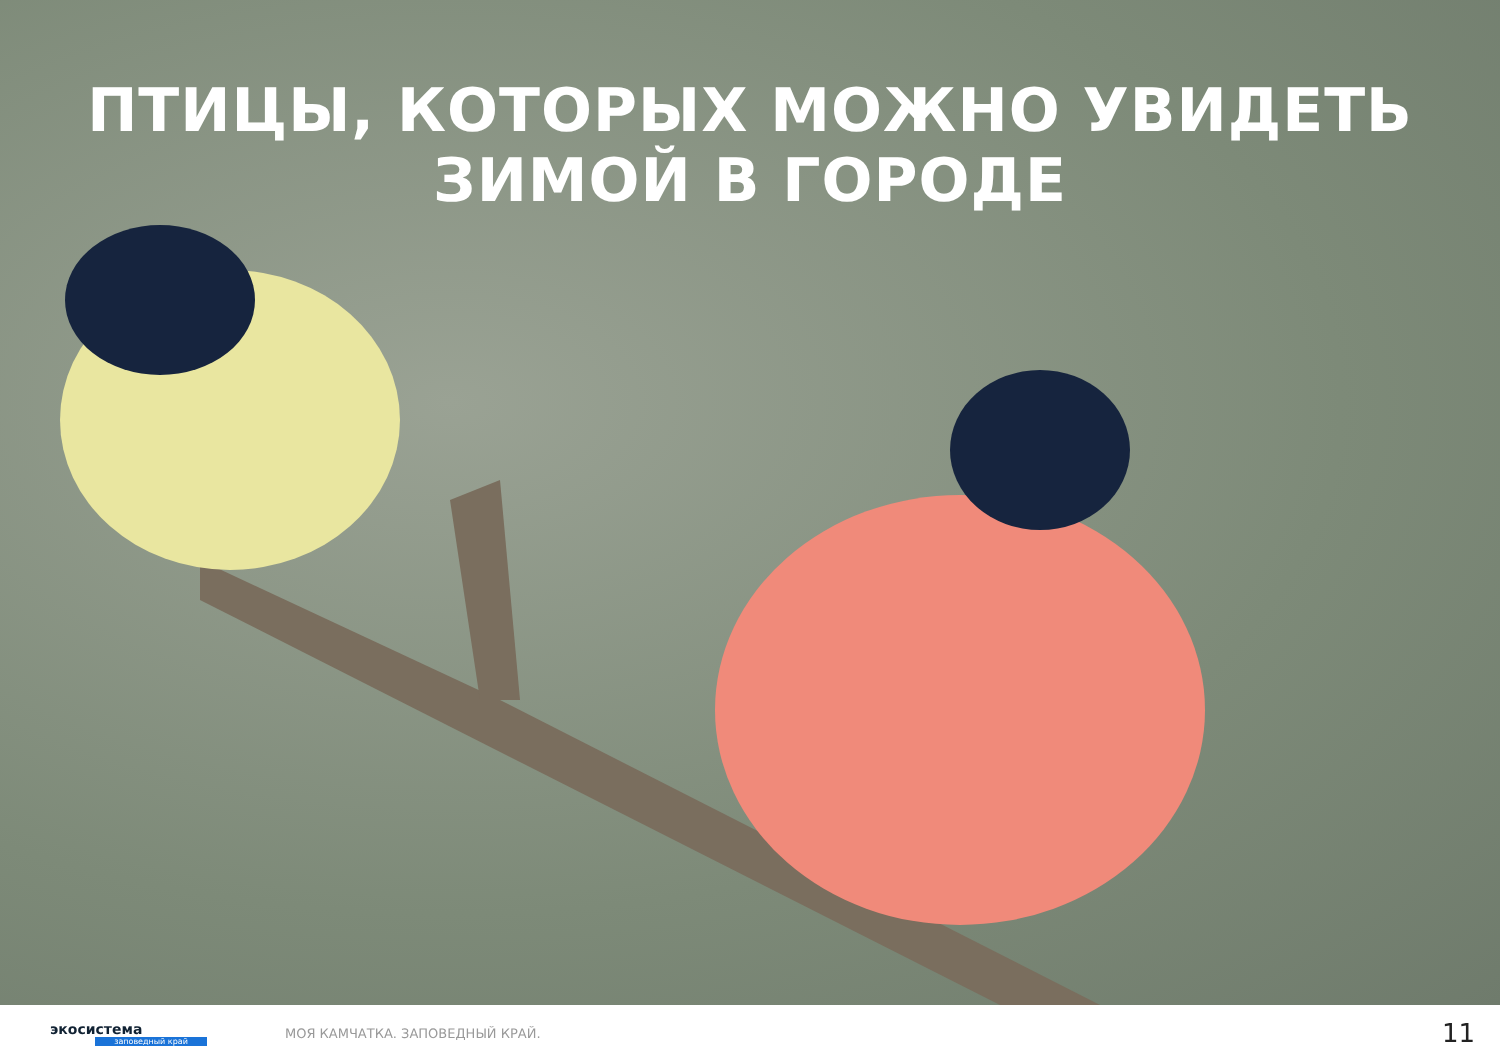ПТИЦЫ, КОТОРЫХ МОЖНО УВИДЕТЬ
ЗИМОЙ В ГОРОДЕ
экосистема
заповедный край
МОЯ КАМЧАТКА. ЗАПОВЕДНЫЙ КРАЙ.
11